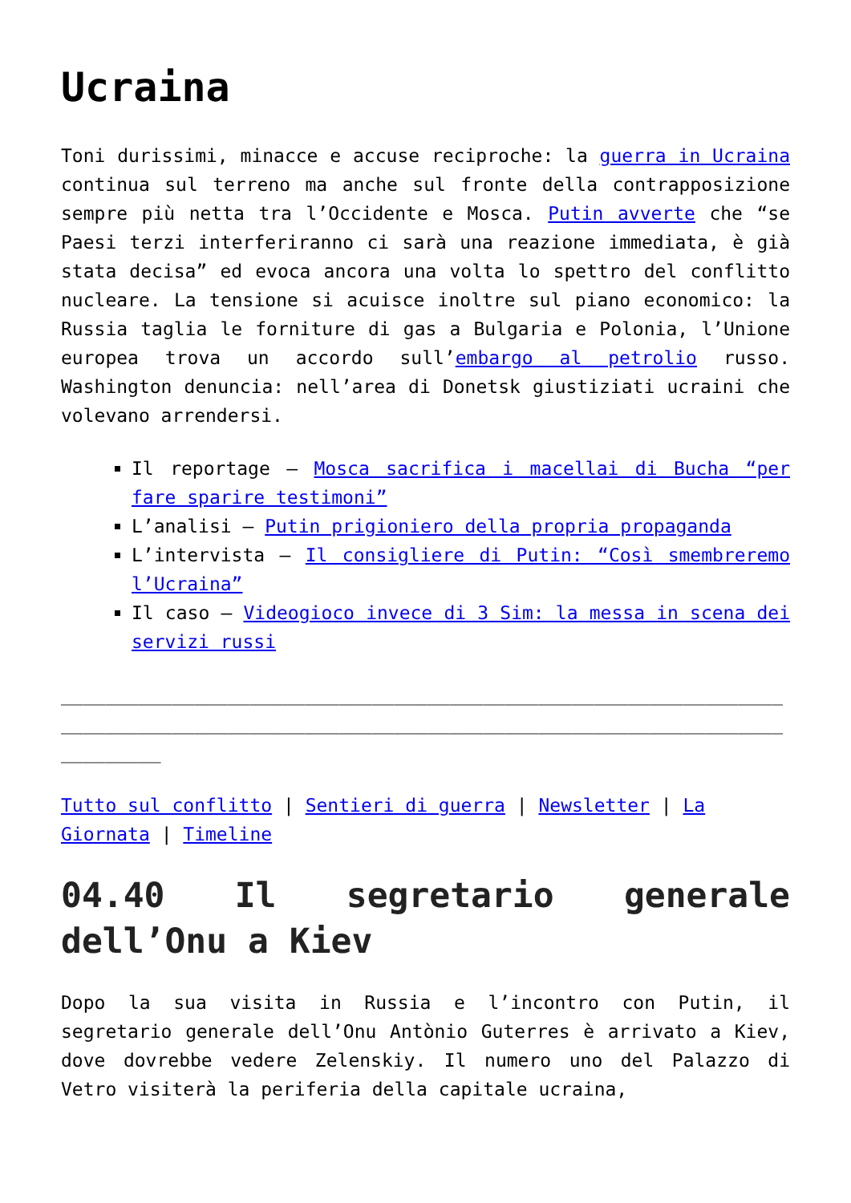Ucraina
Toni durissimi, minacce e accuse reciproche: la guerra in Ucraina continua sul terreno ma anche sul fronte della contrapposizione sempre più netta tra l’Occidente e Mosca. Putin avverte che “se Paesi terzi interferiranno ci sarà una reazione immediata, è già stata decisa” ed evoca ancora una volta lo spettro del conflitto nucleare. La tensione si acuisce inoltre sul piano economico: la Russia taglia le forniture di gas a Bulgaria e Polonia, l’Unione europea trova un accordo sull’embargo al petrolio russo. Washington denuncia: nell’area di Donetsk giustiziati ucraini che volevano arrendersi.
Il reportage – Mosca sacrifica i macellai di Bucha “per fare sparire testimoni”
L’analisi – Putin prigioniero della propria propaganda
L’intervista – Il consigliere di Putin: “Così smembreremo l’Ucraina”
Il caso – Videogioco invece di 3 Sim: la messa in scena dei servizi russi
___________________________________________________________________________________________________________________________________________
Tutto sul conflitto | Sentieri di guerra | Newsletter | La Giornata | Timeline
04.40 Il segretario generale dell’Onu a Kiev
Dopo la sua visita in Russia e l’incontro con Putin, il segretario generale dell’Onu Antònio Guterres è arrivato a Kiev, dove dovrebbe vedere Zelenskiy. Il numero uno del Palazzo di Vetro visiterà la periferia della capitale ucraina,